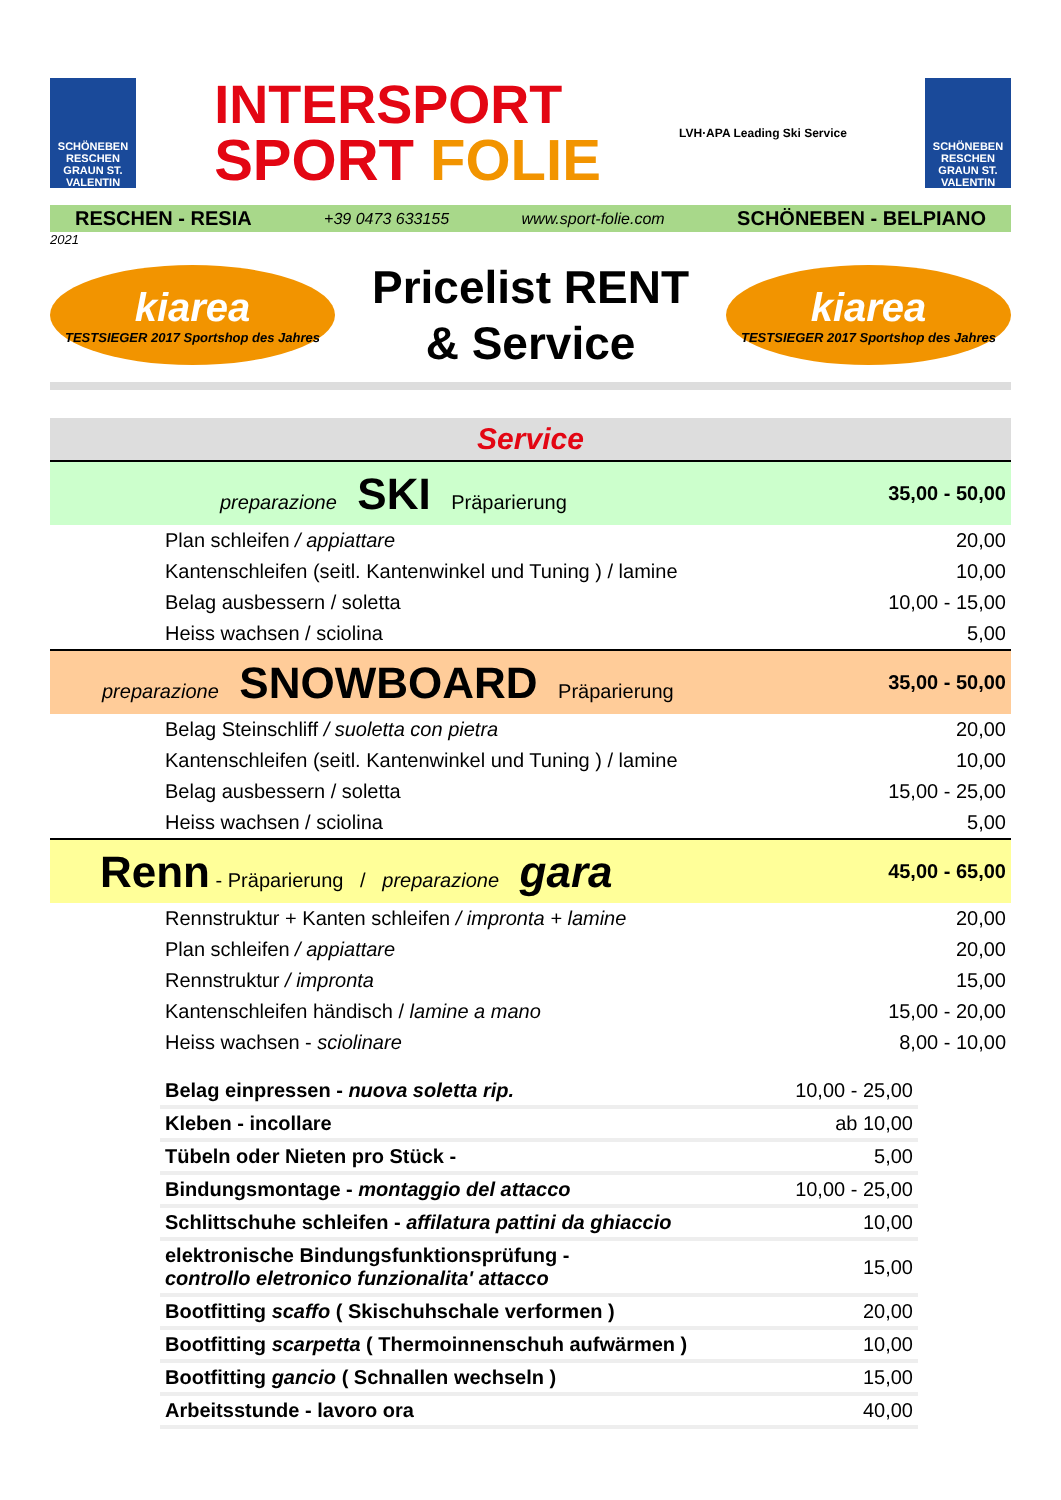SCHÖNEBEN RESCHEN GRAUN ST. VALENTIN
INTERSPORT
SPORT FOLIE
LVH·APA Leading Ski Service
SCHÖNEBEN RESCHEN GRAUN ST. VALENTIN
RESCHEN - RESIA +39 0473 633155 www.sport-folie.com SCHÖNEBEN - BELPIANO
2021
kiarea
TESTSIEGER 2017 Sportshop des Jahres
Pricelist RENT
& Service
kiarea
TESTSIEGER 2017 Sportshop des Jahres
| Service | |
| preparazione SKI Präparierung | 35,00 - 50,00 |
| Plan schleifen / appiattare | 20,00 |
| Kantenschleifen (seitl. Kantenwinkel und Tuning ) / lamine | 10,00 |
| Belag ausbessern / soletta | 10,00 - 15,00 |
| Heiss wachsen / sciolina | 5,00 |
| preparazione SNOWBOARD Präparierung | 35,00 - 50,00 |
| Belag Steinschliff / suoletta con pietra | 20,00 |
| Kantenschleifen (seitl. Kantenwinkel und Tuning ) / lamine | 10,00 |
| Belag ausbessern / soletta | 15,00 - 25,00 |
| Heiss wachsen / sciolina | 5,00 |
| Renn - Präparierung / preparazione gara | 45,00 - 65,00 |
| Rennstruktur + Kanten schleifen / impronta + lamine | 20,00 |
| Plan schleifen / appiattare | 20,00 |
| Rennstruktur / impronta | 15,00 |
| Kantenschleifen händisch / lamine a mano | 15,00 - 20,00 |
| Heiss wachsen - sciolinare | 8,00 - 10,00 |
| Belag einpressen - nuova soletta rip. | 10,00 - 25,00 |
| Kleben - incollare | ab 10,00 |
| Tübeln oder Nieten pro Stück - | 5,00 |
| Bindungsmontage - montaggio del attacco | 10,00 - 25,00 |
| Schlittschuhe schleifen - affilatura pattini da ghiaccio | 10,00 |
| elektronische Bindungsfunktionsprüfung - controllo eletronico funzionalita' attacco | 15,00 |
| Bootfitting scaffo ( Skischuhschale verformen ) | 20,00 |
| Bootfitting scarpetta ( Thermoinnenschuh aufwärmen ) | 10,00 |
| Bootfitting gancio ( Schnallen wechseln ) | 15,00 |
| Arbeitsstunde - lavoro ora | 40,00 |